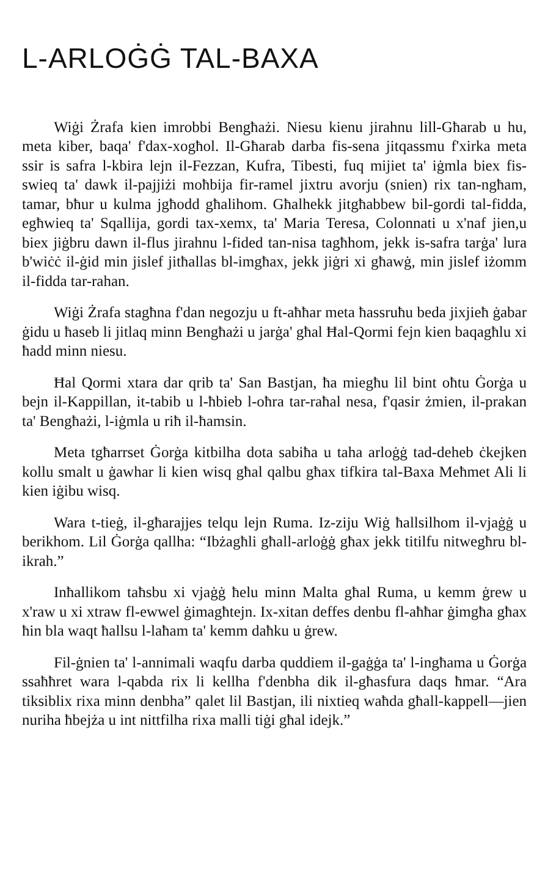L-ARLOĠĠ TAL-BAXA
Wiġi Żrafa kien imrobbi Bengħażi. Niesu kienu jirahnu lill-Għarab u hu, meta kiber, baqa' f'dax-xogħol. Il-Għarab darba fis-sena jitqassmu f'xirka meta ssir is safra l-kbira lejn il-Fezzan, Kufra, Tibesti, fuq mijiet ta' iġmla biex fis-swieq ta' dawk il-pajjiżi moħbija fir-ramel jixtru avorju (snien) rix tan-ngħam, tamar, bħur u kulma jgħodd għalihom. Għalhekk jitgħabbew bil-gordi tal-fidda, egħwieq ta' Sqallija, gordi tax-xemx, ta' Maria Teresa, Colonnati u x'naf jien,u biex jiġbru dawn il-flus jirahnu l-fided tan-nisa tagħhom, jekk is-safra tarġa' lura b'wiċċ il-ġid min jislef jitħallas bl-imgħax, jekk jiġri xi għawġ, min jislef iżomm il-fidda tar-rahan.
Wiġi Żrafa stagħna f'dan negozju u ft-aħħar meta ħassruħu beda jixjieħ ġabar ġidu u ħaseb li jitlaq minn Bengħażi u jarġa' għal Ħal-Qormi fejn kien baqagħlu xi ħadd minn niesu.
Ħal Qormi xtara dar qrib ta' San Bastjan, ħa miegħu lil bint oħtu Ġorġa u bejn il-Kappillan, it-tabib u l-ħbieb l-oħra tar-raħal nesa, f'qasir żmien, il-prakan ta' Bengħażi, l-iġmla u riħ il-ħamsin.
Meta tgħarrset Ġorġa kitbilha dota sabiħa u taha arloġġ tad-deheb ċkejken kollu smalt u ġawhar li kien wisq għal qalbu għax tifkira tal-Baxa Meħmet Ali li kien iġibu wisq.
Wara t-tieġ, il-għarajjes telqu lejn Ruma. Iz-ziju Wiġ ħallsilhom il-vjaġġ u berikhom. Lil Ġorġa qallha: “Ibżagħli għall-arloġġ għax jekk titilfu nitwegħru bl-ikrah.”
Inħallikom taħsbu xi vjaġġ ħelu minn Malta għal Ruma, u kemm ġrew u x'raw u xi xtraw fl-ewwel ġimagħtejn. Ix-xitan deffes denbu fl-aħħar ġimgħa għax ħin bla waqt ħallsu l-laħam ta' kemm daħku u ġrew.
Fil-ġnien ta' l-annimali waqfu darba quddiem il-gaġġa ta' l-ingħama u Ġorġa ssaħħret wara l-qabda rix li kellha f'denbha dik il-għasfura daqs ħmar. “Ara tiksiblix rixa minn denbha” qalet lil Bastjan, ili nixtieq waħda għall-kappell—jien nuriha ħbejża u int nittfilha rixa malli tiġi għal idejk.”